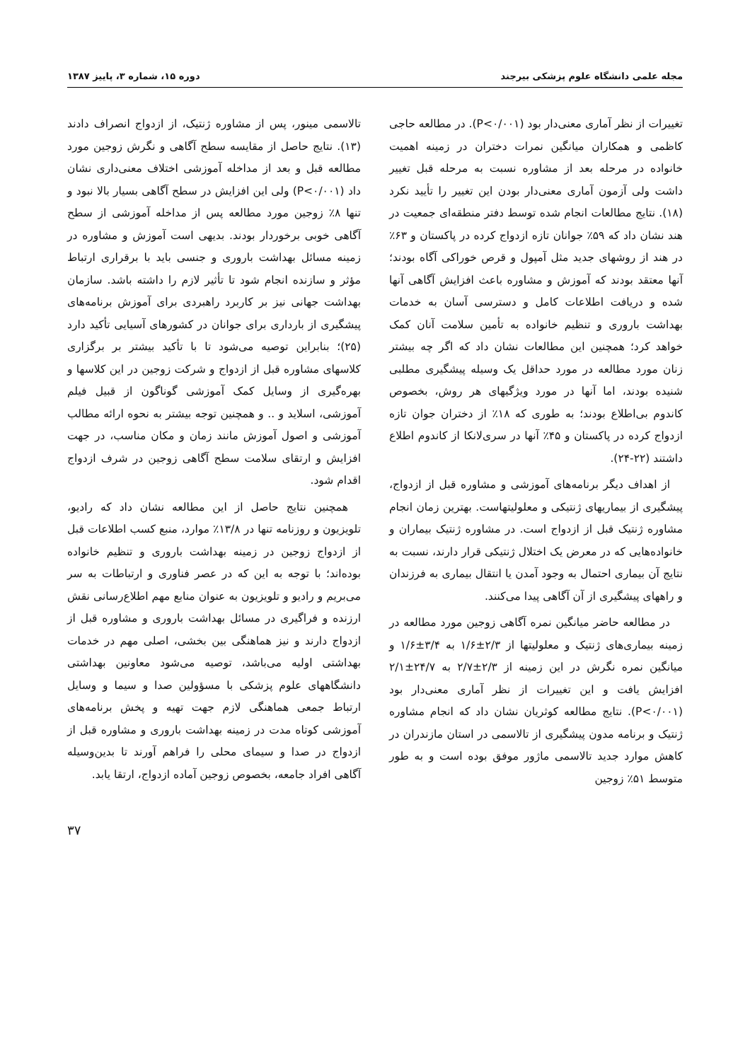مجله علمی دانشگاه علوم پزشکی بیرجند دوره ۱۵، شماره ۳، پاییز ۱۳۸۷
تغییرات از نظر آماری معنی‌دار بود (P<۰/۰۰۱). در مطالعه حاجی کاظمی و همکاران میانگین نمرات دختران در زمینه اهمیت خانواده در مرحله بعد از مشاوره نسبت به مرحله قبل تغییر داشت ولی آزمون آماری معنی‌دار بودن این تغییر را تأیید نکرد (۱۸). نتایج مطالعات انجام شده توسط دفتر منطقه‌ای جمعیت در هند نشان داد که ۵۹٪ جوانان تازه ازدواج کرده در پاکستان و ۶۳٪ در هند از روشهای جدید مثل آمپول و قرص خوراکی آگاه بودند؛ آنها معتقد بودند که آموزش و مشاوره باعث افزایش آگاهی آنها شده و دریافت اطلاعات کامل و دسترسی آسان به خدمات بهداشت باروری و تنظیم خانواده به تأمین سلامت آنان کمک خواهد کرد؛ همچنین این مطالعات نشان داد که اگر چه بیشتر زنان مورد مطالعه در مورد حداقل یک وسیله پیشگیری مطلبی شنیده بودند، اما آنها در مورد ویژگیهای هر روش، بخصوص کاندوم بی‌اطلاع بودند؛ به طوری که ۱۸٪ از دختران جوان تازه ازدواج کرده در پاکستان و ۴۵٪ آنها در سری‌لانکا از کاندوم اطلاع داشتند (۲۲-۲۴).
از اهداف دیگر برنامه‌های آموزشی و مشاوره قبل از ازدواج، پیشگیری از بیماریهای ژنتیکی و معلولیتهاست. بهترین زمان انجام مشاوره ژنتیک قبل از ازدواج است. در مشاوره ژنتیک بیماران و خانواده‌هایی که در معرض یک اختلال ژنتیکی قرار دارند، نسبت به نتایج آن بیماری احتمال به وجود آمدن یا انتقال بیماری به فرزندان و راههای پیشگیری از آن آگاهی پیدا می‌کنند.
در مطالعه حاضر میانگین نمره آگاهی زوجین مورد مطالعه در زمینه بیماری‌های ژنتیک و معلولیتها از ۲/۳±۱/۶ به ۳/۴±۱/۶ و میانگین نمره نگرش در این زمینه از ۲/۳±۲/۷ به ۲۴/۷±۲/۱ افزایش یافت و این تغییرات از نظر آماری معنی‌دار بود (P<۰/۰۰۱). نتایج مطالعه کوثریان نشان داد که انجام مشاوره ژنتیک و برنامه مدون پیشگیری از تالاسمی در استان مازندران در کاهش موارد جدید تالاسمی ماژور موفق بوده است و به طور متوسط ۵۱٪ زوجین
تالاسمی مینور، پس از مشاوره ژنتیک، از ازدواج انصراف دادند (۱۳). نتایج حاصل از مقایسه سطح آگاهی و نگرش زوجین مورد مطالعه قبل و بعد از مداخله آموزشی اختلاف معنی‌داری نشان داد (P<۰/۰۰۱) ولی این افزایش در سطح آگاهی بسیار بالا نبود و تنها ۸٪ زوجین مورد مطالعه پس از مداخله آموزشی از سطح آگاهی خوبی برخوردار بودند. بدیهی است آموزش و مشاوره در زمینه مسائل بهداشت باروری و جنسی باید با برقراری ارتباط مؤثر و سازنده انجام شود تا تأثیر لازم را داشته باشد. سازمان بهداشت جهانی نیز بر کاربرد راهبردی برای آموزش برنامه‌های پیشگیری از بارداری برای جوانان در کشورهای آسیایی تأکید دارد (۲۵)؛ بنابراین توصیه می‌شود تا با تأکید بیشتر بر برگزاری کلاسهای مشاوره قبل از ازدواج و شرکت زوجین در این کلاسها و بهره‌گیری از وسایل کمک آموزشی گوناگون از قبیل فیلم آموزشی، اسلاید و .. و همچنین توجه بیشتر به نحوه ارائه مطالب آموزشی و اصول آموزش مانند زمان و مکان مناسب، در جهت افزایش و ارتقای سلامت سطح آگاهی زوجین در شرف ازدواج اقدام شود.
همچنین نتایج حاصل از این مطالعه نشان داد که رادیو، تلویزیون و روزنامه تنها در ۱۳/۸٪ موارد، منبع کسب اطلاعات قبل از ازدواج زوجین در زمینه بهداشت باروری و تنظیم خانواده بوده‌اند؛ با توجه به این که در عصر فناوری و ارتباطات به سر می‌بریم و رادیو و تلویزیون به عنوان منابع مهم اطلاع‌رسانی نقش ارزنده و فراگیری در مسائل بهداشت باروری و مشاوره قبل از ازدواج دارند و نیز هماهنگی بین بخشی، اصلی مهم در خدمات بهداشتی اولیه می‌باشد، توصیه می‌شود معاونین بهداشتی دانشگاههای علوم پزشکی با مسؤولین صدا و سیما و وسایل ارتباط جمعی هماهنگی لازم جهت تهیه و پخش برنامه‌های آموزشی کوتاه مدت در زمینه بهداشت باروری و مشاوره قبل از ازدواج در صدا و سیمای محلی را فراهم آورند تا بدین‌وسیله آگاهی افراد جامعه، بخصوص زوجین آماده ازدواج، ارتقا یابد.
۳۷